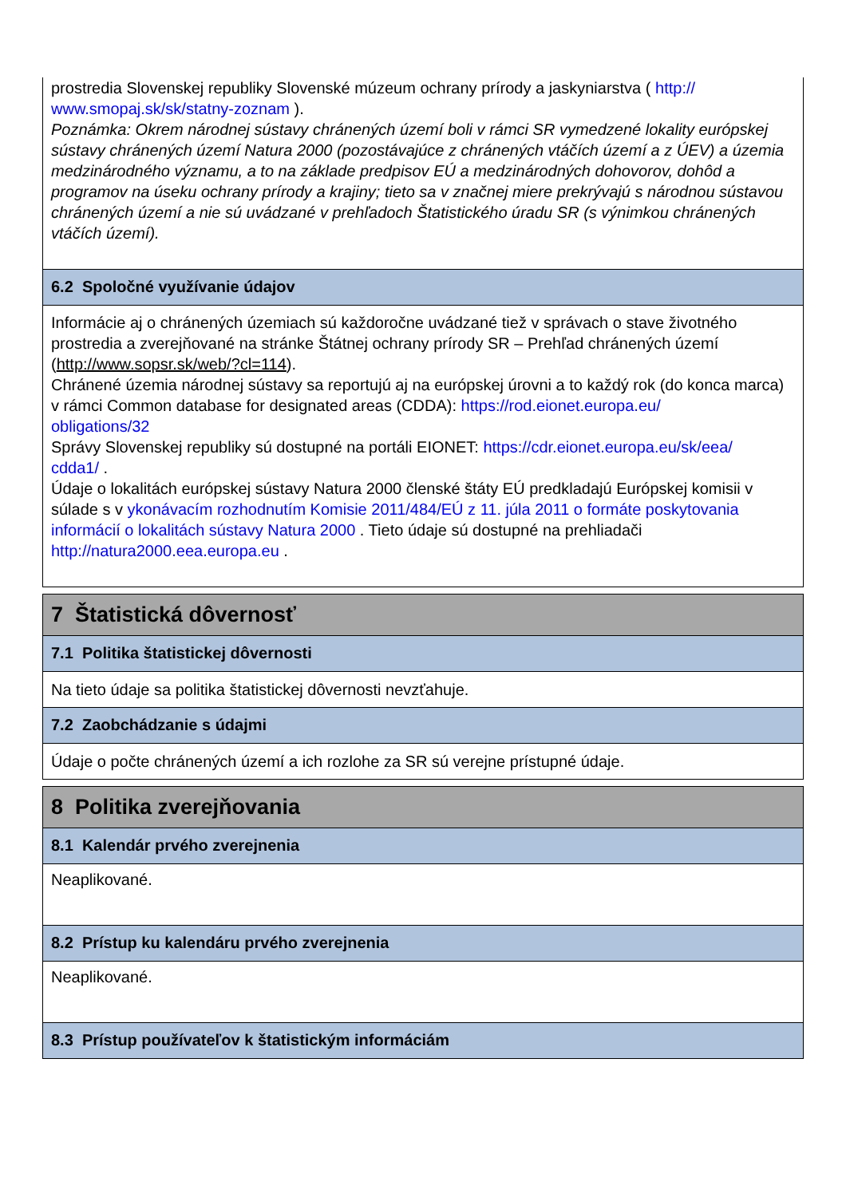prostredia Slovenskej republiky Slovenské múzeum ochrany prírody a jaskyniarstva ( http://
www.smopaj.sk/sk/statny-zoznam ).
Poznámka: Okrem národnej sústavy chránených území boli v rámci SR vymedzené lokality európskej sústavy chránených území Natura 2000 (pozostávajúce z chránených vtáčích území a z ÚEV) a územia medzinárodného významu, a to na základe predpisov EÚ a medzinárodných dohovorov, dohôd a programov na úseku ochrany prírody a krajiny; tieto sa v značnej miere prekrývajú s národnou sústavou chránených území a nie sú uvádzané v prehľadoch Štatistického úradu SR (s výnimkou chránených vtáčích území).
6.2 Spoločné využívanie údajov
Informácie aj o chránených územiach sú každoročne uvádzané tiež v správach o stave životného prostredia a zverejňované na stránke Štátnej ochrany prírody SR – Prehľad chránených území (http://www.sopsr.sk/web/?cl=114).
Chránené územia národnej sústavy sa reportujú aj na európskej úrovni a to každý rok (do konca marca) v rámci Common database for designated areas (CDDA): https://rod.eionet.europa.eu/
obligations/32
Správy Slovenskej republiky sú dostupné na portáli EIONET: https://cdr.eionet.europa.eu/sk/eea/
cdda1/ .
Údaje o lokalitách európskej sústavy Natura 2000 členské štáty EÚ predkladajú Európskej komisii v súlade s v ykonávacím rozhodnutím Komisie 2011/484/EÚ z 11. júla 2011 o formáte poskytovania informácií o lokalitách sústavy Natura 2000 . Tieto údaje sú dostupné na prehliadači http://natura2000.eea.europa.eu .
7 Štatistická dôvernosť
7.1 Politika štatistickej dôvernosti
Na tieto údaje sa politika štatistickej dôvernosti nevzťahuje.
7.2 Zaobchádzanie s údajmi
Údaje o počte chránených území a ich rozlohe za SR sú verejne prístupné údaje.
8 Politika zverejňovania
8.1 Kalendár prvého zverejnenia
Neaplikované.
8.2 Prístup ku kalendáru prvého zverejnenia
Neaplikované.
8.3 Prístup používateľov k štatistickým informáciám